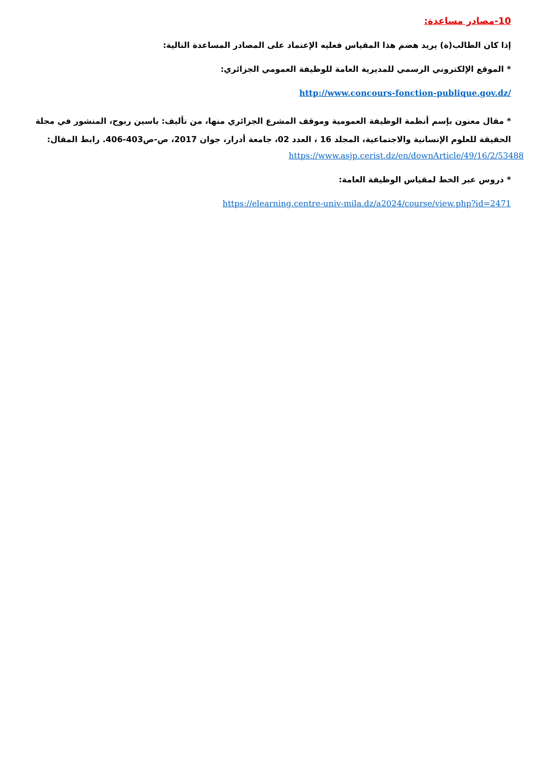10-مصادر مساعدة:
إذا كان الطالب(ة) يريد هضم هذا المقياس فعليه الإعتماد على المصادر المساعدة التالية:
* الموقع الإلكتروني الرسمي للمديرية العامة للوظيفة العمومي الجزائري:
http://www.concours-fonction-publique.gov.dz/
* مقال معنون بإسم أنظمة الوظيفة العمومية وموقف المشرع الجزائري منها، من تأليف: ياسين ربوح، المنشور في مجلة الحقيقة للعلوم الإنسانية والاجتماعية، المجلد 16 ، العدد 02، جامعة أدرار، جوان 2017، ص-ص403-406. رابط المقال:
https://www.asjp.cerist.dz/en/downArticle/49/16/2/53488
* دروس عبر الخط لمقياس الوظيفة العامة:
https://elearning.centre-univ-mila.dz/a2024/course/view.php?id=2471